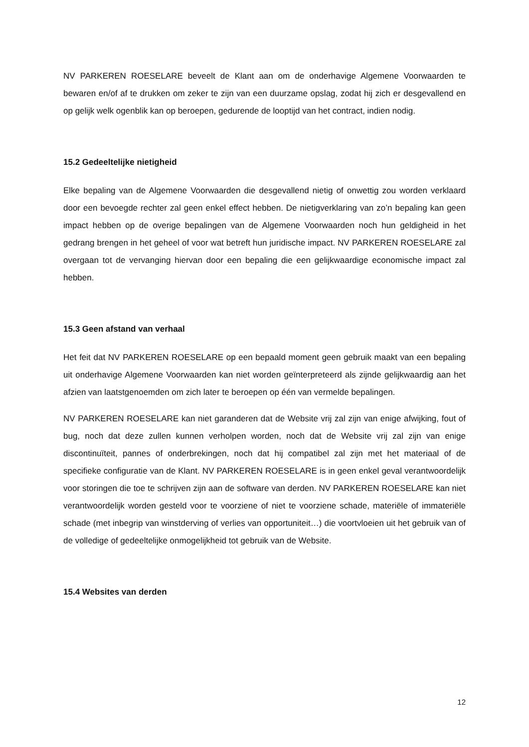NV PARKEREN ROESELARE beveelt de Klant aan om de onderhavige Algemene Voorwaarden te bewaren en/of af te drukken om zeker te zijn van een duurzame opslag, zodat hij zich er desgevallend en op gelijk welk ogenblik kan op beroepen, gedurende de looptijd van het contract, indien nodig.
15.2 Gedeeltelijke nietigheid
Elke bepaling van de Algemene Voorwaarden die desgevallend nietig of onwettig zou worden verklaard door een bevoegde rechter zal geen enkel effect hebben. De nietigverklaring van zo’n bepaling kan geen impact hebben op de overige bepalingen van de Algemene Voorwaarden noch hun geldigheid in het gedrang brengen in het geheel of voor wat betreft hun juridische impact. NV PARKEREN ROESELARE zal overgaan tot de vervanging hiervan door een bepaling die een gelijkwaardige economische impact zal hebben.
15.3 Geen afstand van verhaal
Het feit dat NV PARKEREN ROESELARE op een bepaald moment geen gebruik maakt van een bepaling uit onderhavige Algemene Voorwaarden kan niet worden geïnterpreteerd als zijnde gelijkwaardig aan het afzien van laatstgenoemden om zich later te beroepen op één van vermelde bepalingen.
NV PARKEREN ROESELARE kan niet garanderen dat de Website vrij zal zijn van enige afwijking, fout of bug, noch dat deze zullen kunnen verholpen worden, noch dat de Website vrij zal zijn van enige discontinuïteit, pannes of onderbrekingen, noch dat hij compatibel zal zijn met het materiaal of de specifieke configuratie van de Klant. NV PARKEREN ROESELARE is in geen enkel geval verantwoordelijk voor storingen die toe te schrijven zijn aan de software van derden. NV PARKEREN ROESELARE kan niet verantwoordelijk worden gesteld voor te voorziene of niet te voorziene schade, materiële of immateriële schade (met inbegrip van winstderving of verlies van opportuniteit…) die voortvloeien uit het gebruik van of de volledige of gedeeltelijke onmogelijkheid tot gebruik van de Website.
15.4 Websites van derden
12